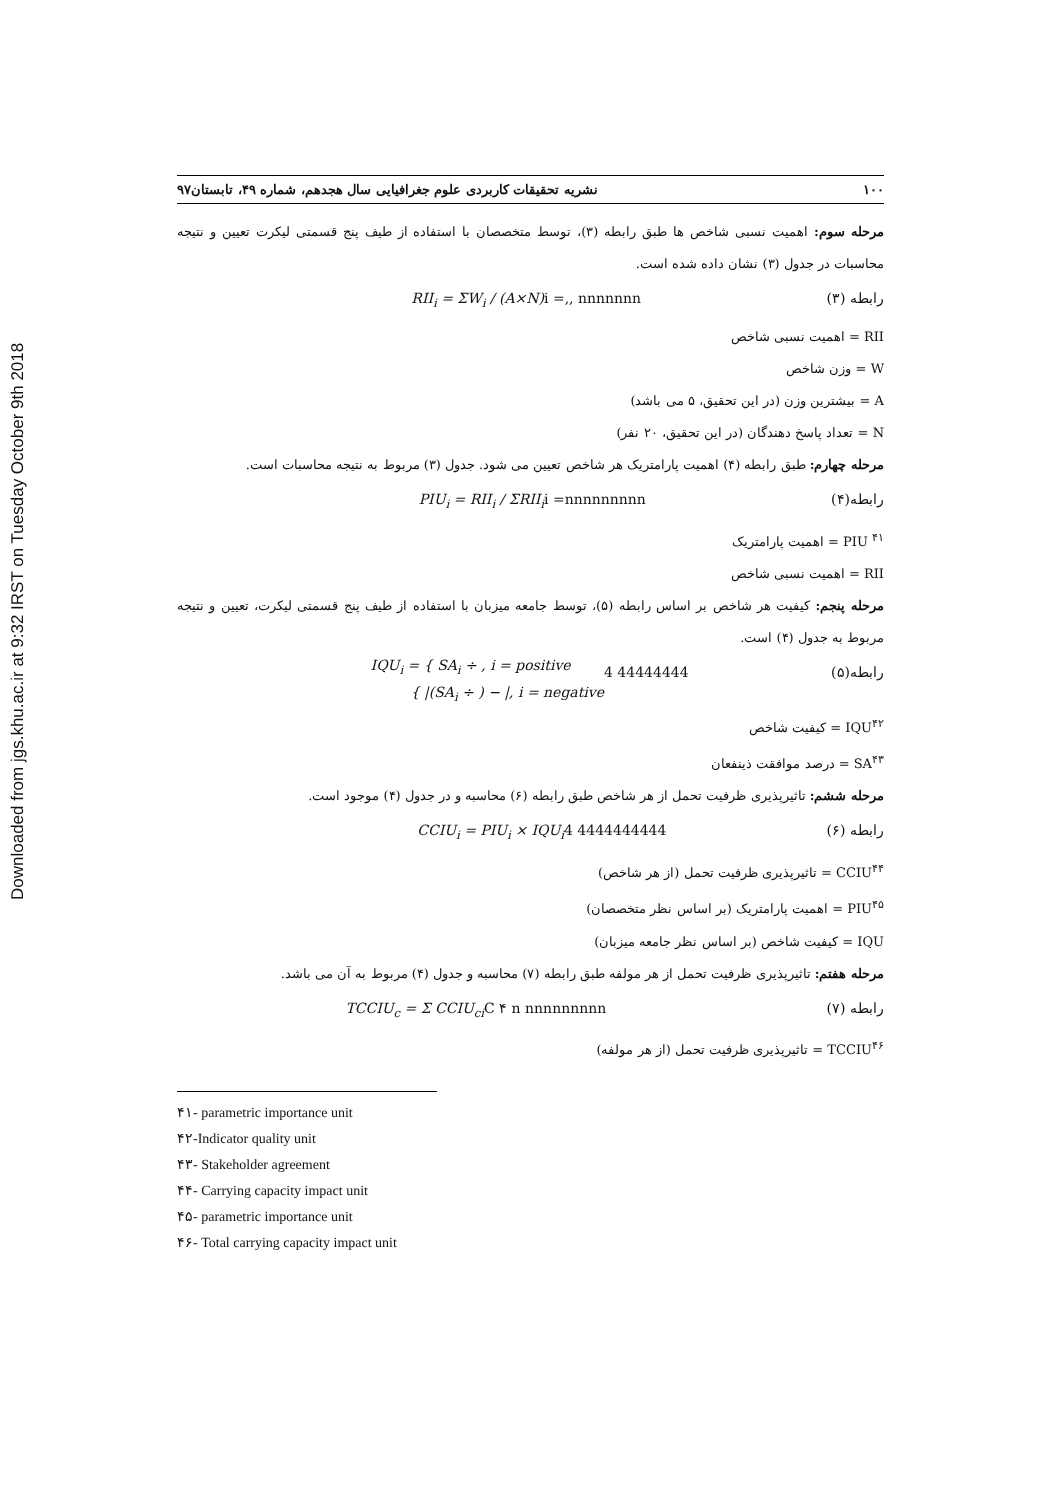Downloaded from jgs.khu.ac.ir at 9:32 IRST on Tuesday October 9th 2018
۱۰۰ نشریه تحقیقات کاربردی علوم جغرافیایی سال هجدهم، شماره ۴۹، تابستان۹۷
مرحله سوم: اهمیت نسبی شاخص ها طبق رابطه (۳)، توسط متخصصان با استفاده از طیف پنج قسمتی لیکرت تعیین و نتیجه محاسبات در جدول (۳) نشان داده شده است.
رابطه (۳) i =,, nnnnnnn RII<sub>i</sub> = ΣW<sub>i</sub> / (A×N)
RII = اهمیت نسبی شاخص
W = وزن شاخص
A = بیشترین وزن (در این تحقیق، ۵ می باشد)
N = تعداد پاسخ دهندگان (در این تحقیق، ۲۰ نفر)
مرحله چهارم: طبق رابطه (۴) اهمیت پارامتریک هر شاخص تعیین می شود. جدول (۳) مربوط به نتیجه محاسبات است.
رابطه(۴) i =nnnnnnnnn PIU<sub>i</sub> = RII<sub>i</sub> / ΣRII<sub>i</sub>
PIU <sup>۴۱</sup> = اهمیت پارامتریک
RII = اهمیت نسبی شاخص
مرحله پنجم: کیفیت هر شاخص بر اساس رابطه (۵)، توسط جامعه میزبان با استفاده از طیف پنج قسمتی لیکرت، تعیین و نتیجه مربوط به جدول (۴) است.
رابطه(۵) 4 44444444 IQU<sub>i</sub> = { SA<sub>i</sub> ÷ , i = positive
{ |(SA<sub>i</sub> ÷ ) − |, i = negative
IQU<sup>۴۲</sup> = کیفیت شاخص
SA<sup>۴۳</sup> = درصد موافقت ذینفعان
مرحله ششم: تاثیرپذیری ظرفیت تحمل از هر شاخص طبق رابطه (۶) محاسبه و در جدول (۴) موجود است.
رابطه (۶) 4 4444444444 CCIU<sub>i</sub> = PIU<sub>i</sub> × IQU<sub>i</sub>
CCIU<sup>۴۴</sup> = تاثیرپذیری ظرفیت تحمل (از هر شاخص)
PIU<sup>۴۵</sup> = اهمیت پارامتریک (بر اساس نظر متخصصان)
IQU = کیفیت شاخص (بر اساس نظر جامعه میزبان)
مرحله هفتم: تاثیرپذیری ظرفیت تحمل از هر مولفه طبق رابطه (۷) محاسبه و جدول (۴) مربوط به آن می باشد.
رابطه (۷) C ۴ n nnnnnnnnn TCCIU<sub>c</sub> = Σ CCIU<sub>ci</sub>
TCCIU<sup>۴۶</sup> = تاثیرپذیری ظرفیت تحمل (از هر مولفه)
۴۱- parametric importance unit
۴۲-Indicator quality unit
۴۳- Stakeholder agreement
۴۴- Carrying capacity impact unit
۴۵- parametric importance unit
۴۶- Total carrying capacity impact unit